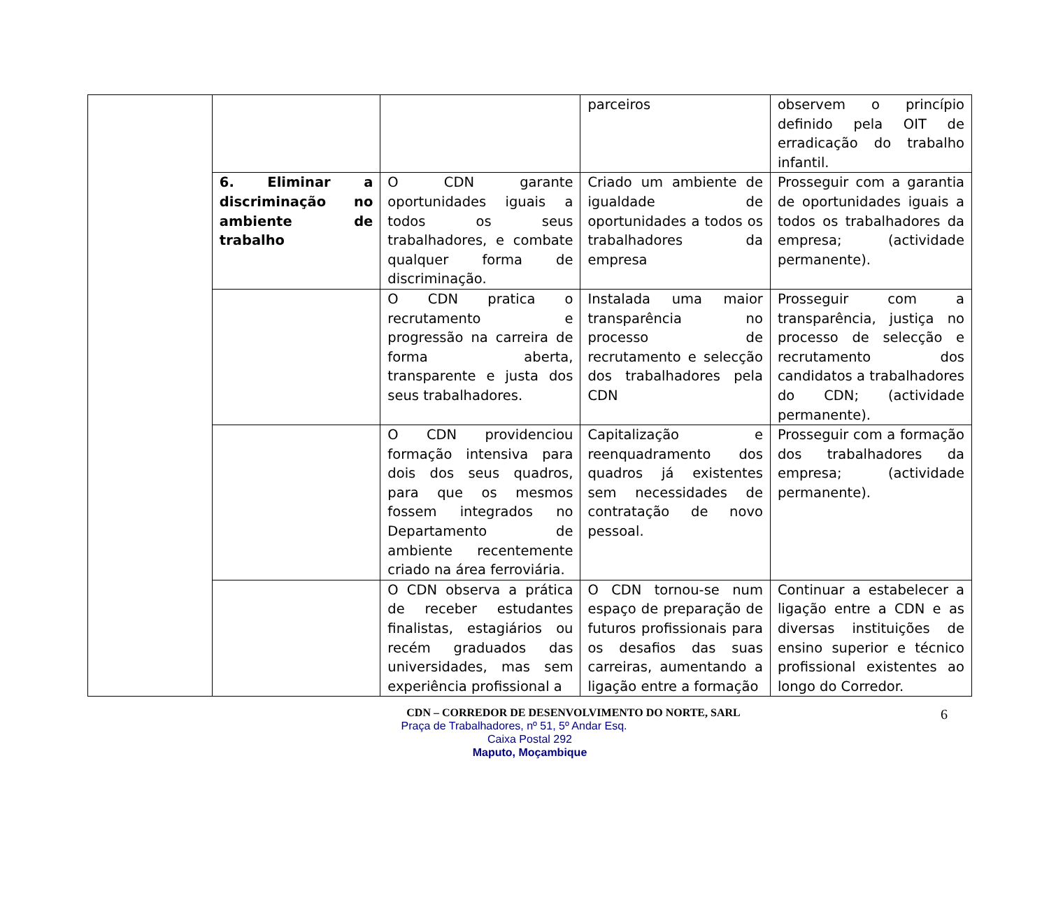| | | | parceiros | observem o princípio definido pela OIT de erradicação do trabalho infantil. |
| | 6. Eliminar a discriminação no ambiente de trabalho | O CDN garante oportunidades iguais a todos os seus trabalhadores, e combate qualquer forma de discriminação. | Criado um ambiente de igualdade de oportunidades a todos os trabalhadores da empresa | Prosseguir com a garantia de oportunidades iguais a todos os trabalhadores da empresa; (actividade permanente). |
| | | O CDN pratica o recrutamento e progressão na carreira de forma aberta, transparente e justa dos seus trabalhadores. | Instalada uma maior transparência no processo de recrutamento e selecção dos trabalhadores pela CDN | Prosseguir com a transparência, justiça no processo de selecção e recrutamento dos candidatos a trabalhadores do CDN; (actividade permanente). |
| | | O CDN providenciou formação intensiva para dois dos seus quadros, para que os mesmos fossem integrados no Departamento de ambiente recentemente criado na área ferroviária. | Capitalização e reenquadramento dos quadros já existentes sem necessidades de contratação de novo pessoal. | Prosseguir com a formação dos trabalhadores da empresa; (actividade permanente). |
| | | O CDN observa a prática de receber estudantes finalistas, estagiários ou recém graduados das universidades, mas sem experiência profissional a | O CDN tornou-se num espaço de preparação de futuros profissionais para os desafios das suas carreiras, aumentando a ligação entre a formação | Continuar a estabelecer a ligação entre a CDN e as diversas instituições de ensino superior e técnico profissional existentes ao longo do Corredor. |
6
CDN – CORREDOR DE DESENVOLVIMENTO DO NORTE, SARL
Praça de Trabalhadores, nº 51, 5º Andar Esq.
Caixa Postal 292
Maputo, Moçambique